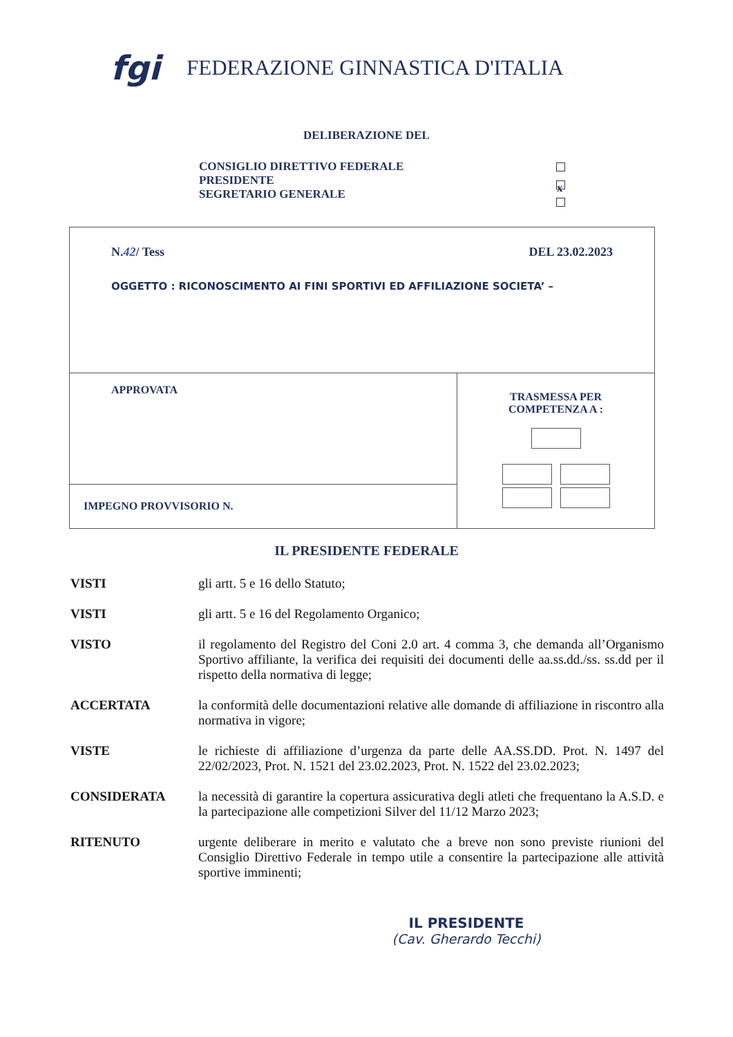fgi
FEDERAZIONE GINNASTICA D'ITALIA
DELIBERAZIONE DEL
CONSIGLIO DIRETTIVO FEDERALE
PRESIDENTE
SEGRETARIO GENERALE
x
| N. 42 / Tess DEL 23.02.2023 OGGETTO : RICONOSCIMENTO AI FINI SPORTIVI ED AFFILIAZIONE SOCIETA’ – | |
| APPROVATA | TRASMESSA PER COMPETENZA A : |
| IMPEGNO PROVVISORIO N. | |
IL PRESIDENTE FEDERALE
VISTI gli artt. 5 e 16 dello Statuto;
VISTI gli artt. 5 e 16 del Regolamento Organico;
VISTO il regolamento del Registro del Coni 2.0 art. 4 comma 3, che demanda all’Organismo Sportivo affiliante, la verifica dei requisiti dei documenti delle aa.ss.dd./ss. ss.dd per il rispetto della normativa di legge;
ACCERTATA la conformità delle documentazioni relative alle domande di affiliazione in riscontro alla normativa in vigore;
VISTE le richieste di affiliazione d’urgenza da parte delle AA.SS.DD. Prot. N. 1497 del 22/02/2023, Prot. N. 1521 del 23.02.2023, Prot. N. 1522 del 23.02.2023;
CONSIDERATA la necessità di garantire la copertura assicurativa degli atleti che frequentano la A.S.D. e la partecipazione alle competizioni Silver del 11/12 Marzo 2023;
RITENUTO urgente deliberare in merito e valutato che a breve non sono previste riunioni del Consiglio Direttivo Federale in tempo utile a consentire la partecipazione alle attività sportive imminenti;
IL PRESIDENTE
(Cav. Gherardo Tecchi)